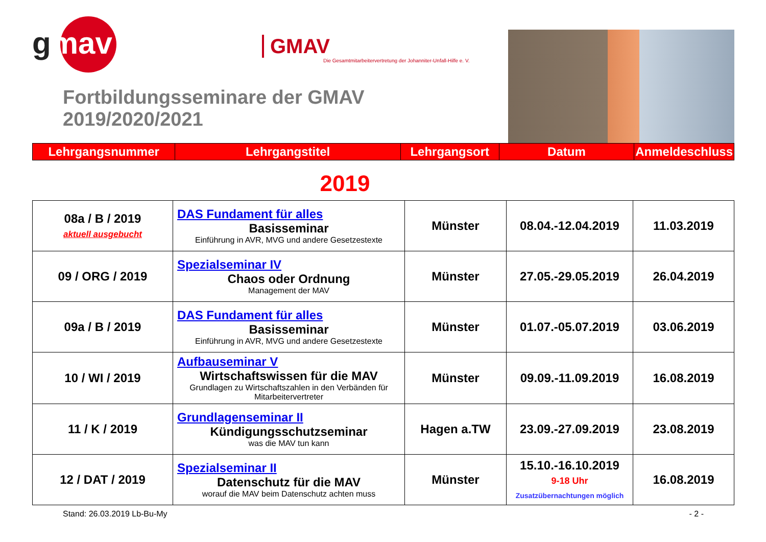gmav
GMAV
Die Gesamtmitarbeitervertretung der Johanniter-Unfall-Hilfe e. V.
Fortbildungsseminare der GMAV 2019/2020/2021
| Lehrgangsnummer | Lehrgangstitel | Lehrgangsort | Datum | Anmeldeschluss |
| --- | --- | --- | --- | --- |
2019
| 08a / B / 2019 aktuell ausgebucht | DAS Fundament für alles Basisseminar Einführung in AVR, MVG und andere Gesetzestexte | Münster | 08.04.-12.04.2019 | 11.03.2019 |
| 09 / ORG / 2019 | Spezialseminar IV Chaos oder Ordnung Management der MAV | Münster | 27.05.-29.05.2019 | 26.04.2019 |
| 09a / B / 2019 | DAS Fundament für alles Basisseminar Einführung in AVR, MVG und andere Gesetzestexte | Münster | 01.07.-05.07.2019 | 03.06.2019 |
| 10 / WI / 2019 | Aufbauseminar V Wirtschaftswissen für die MAV Grundlagen zu Wirtschaftszahlen in den Verbänden für Mitarbeitervertreter | Münster | 09.09.-11.09.2019 | 16.08.2019 |
| 11 / K / 2019 | Grundlagenseminar II Kündigungsschutzseminar was die MAV tun kann | Hagen a.TW | 23.09.-27.09.2019 | 23.08.2019 |
| 12 / DAT / 2019 | Spezialseminar II Datenschutz für die MAV worauf die MAV beim Datenschutz achten muss | Münster | 15.10.-16.10.2019 9-18 Uhr Zusatzübernachtungen möglich | 16.08.2019 |
Stand: 26.03.2019 Lb-Bu-My - 2 -